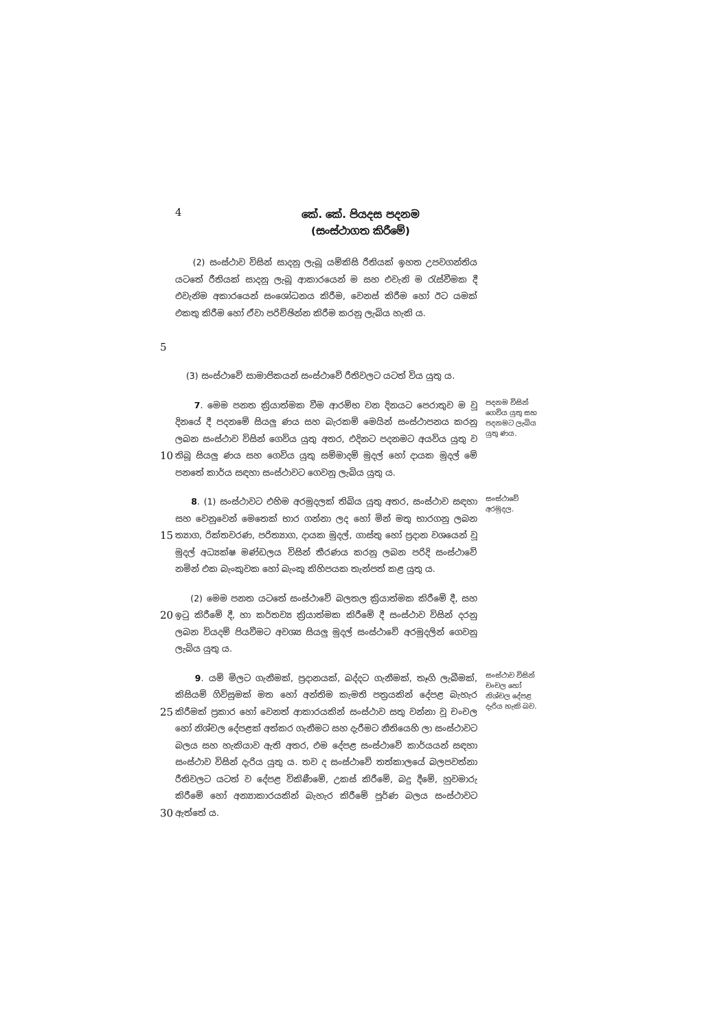4
කේ. කේ. පියදස පදනම
(සංස්ථාගත කිරීමේ)
5
(2) සංස්ථාව විසින් සාදනු ලැබූ යම්කිසි රීතියක් ඉහත උපවගන්තිය යටතේ රීතියක් සාදනු ලැබූ ආකාරයෙන් ම සහ එවැනි ම රැස්වීමක දී එවැනිම අකාරයෙන් සංශෝධනය කිරීම, වෙනස් කිරීම හෝ ඊට යමක් එකතු කිරීම හෝ ඒවා පරිච්ඡින්න කිරීම කරනු ලැබිය හැකි ය.
(3) සංස්ථාවේ සාමාජිකයන් සංස්ථාවේ රීතිවලට යටත් විය යුතු ය.
10
7. මෙම පනත ක්‍රියාත්මක වීම ආරම්භ වන දිනයට පෙරාතුව ම වූ දිනයේ දී පදනමේ සියලු ණය සහ බැරකම් මෙයින් සංස්ථාපනය කරනු ලබන සංස්ථාව විසින් ගෙවිය යුතු අතර, එදිනට පදනමට අයවිය යුතු ව තිබූ සියලු ණය සහ ගෙවිය යුතු සම්මාදම් මුදල් හෝ දායක මුදල් මේ පනතේ කාර්ය සඳහා සංස්ථාවට ගෙවනු ලැබිය යුතු ය.
පදනම විසින් ගෙවිය යුතු සහ පදනමට ලැබිය යුතු ණය.
15
8. (1) සංස්ථාවට එහිම අරමුදලක් තිබිය යුතු අතර, සංස්ථාව සඳහා සහ වෙනුවෙන් මෙතෙක් භාර ගන්නා ලද හෝ මින් මතු භාරගනු ලබන ත්‍යාග, රික්තවරණ, පරිත්‍යාග, දායක මුදල්, ගාස්තු හෝ ප්‍රදාන වශයෙන් වූ මුදල් අධ්‍යක්ෂ මණ්ඩලය විසින් තීරණය කරනු ලබන පරිදි සංස්ථාවේ නමින් එක බැංකුවක හෝ බැංකු කිහිපයක තැන්පත් කළ යුතු ය.
සංස්ථාවේ අරමුදල.
20
(2) මෙම පනත යටතේ සංස්ථාවේ බලතල ක්‍රියාත්මක කිරීමේ දී, සහ ඉටු කිරීමේ දී, හා කර්තව්‍ය ක්‍රියාත්මක කිරීමේ දී සංස්ථාව විසින් දරනු ලබන වියදම් පියවීමට අවශ්‍ය සියලු මුදල් සංස්ථාවේ අරමුදලින් ගෙවනු ලැබිය යුතු ය.
25
30
9. යම් මිලට ගැනීමක්, ප්‍රදානයක්, බද්දට ගැනීමක්, තෑගි ලැබීමක්, කිසියම් ගිවිසුමක් මත හෝ අන්තිම කැමති පත්‍රයකින් දේපළ බැහැර කිරීමක් ප්‍රකාර හෝ වෙනත් ආකාරයකින් සංස්ථාව සතු වන්නා වූ චංචල හෝ නිශ්චල දේපළක් අත්කර ගැනීමට සහ දැරීමට නීතියෙහි ලා සංස්ථාවට බලය සහ හැකියාව ඇති අතර, එම දේපළ සංස්ථාවේ කාර්යයන් සඳහා සංස්ථාව විසින් දැරිය යුතු ය. තව ද සංස්ථාවේ තත්කාලයේ බලපවත්නා රීතිවලට යටත් ව දේපළ විකිණීමේ, උකස් කිරීමේ, බදු දීමේ, හුවමාරු කිරීමේ හෝ අන්‍යාකාරයකින් බැහැර කිරීමේ පූර්ණ බලය සංස්ථාවට ඇත්තේ ය.
සංස්ථාව විසින් චංචල හෝ නිශ්චල දේපළ දැරිය හැකි බව.